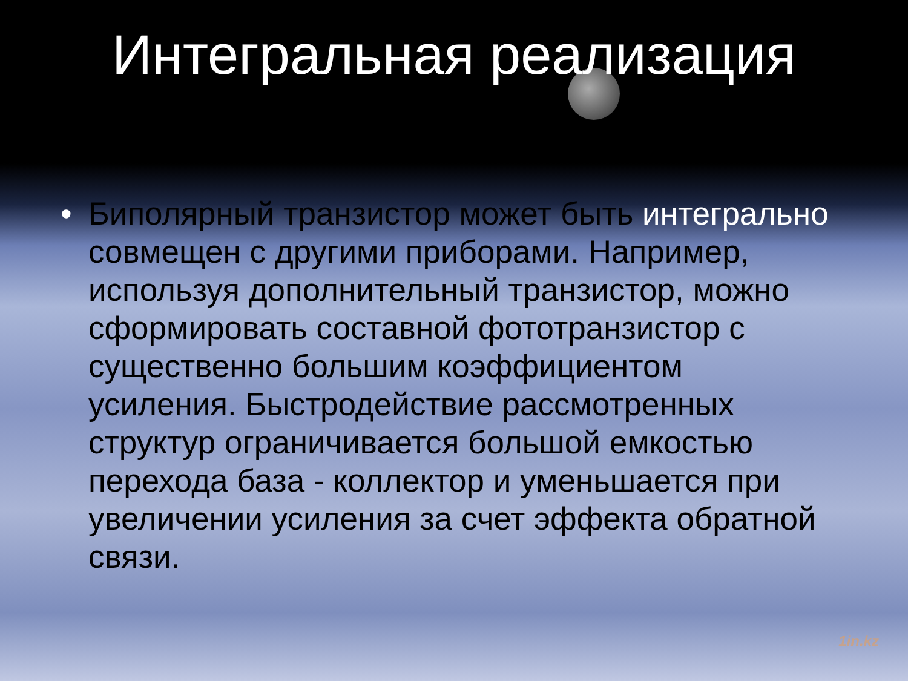Интегральная реализация
• Биполярный транзистор может быть интегрально совмещен с другими приборами. Например, используя дополнительный транзистор, можно сформировать составной фототранзистор с существенно большим коэффициентом усиления. Быстродействие рассмотренных структур ограничивается большой емкостью перехода база - коллектор и уменьшается при увеличении усиления за счет эффекта обратной связи.
1in.kz